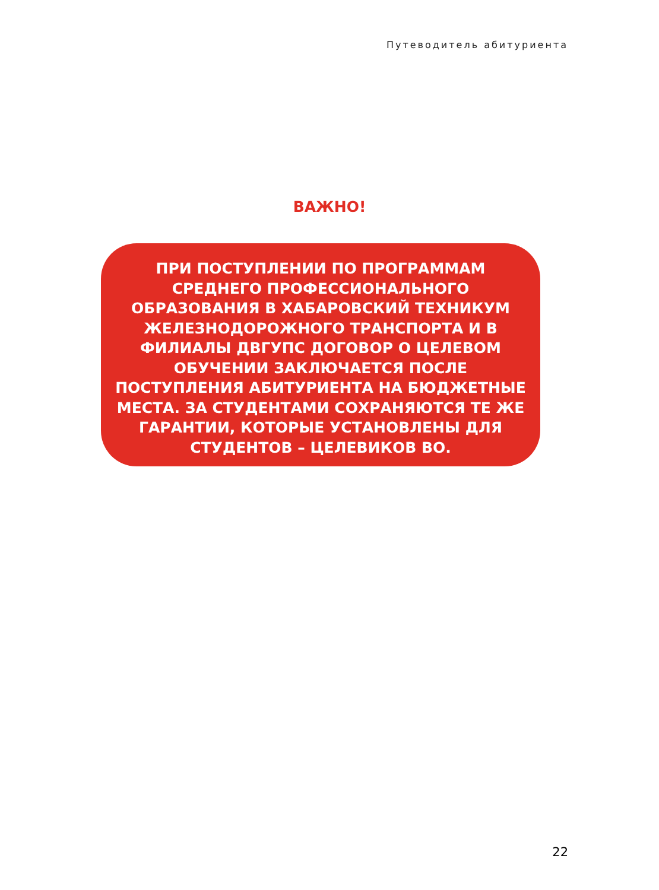Путеводитель абитуриента
ВАЖНО!
ПРИ ПОСТУПЛЕНИИ ПО ПРОГРАММАМ
СРЕДНЕГО ПРОФЕССИОНАЛЬНОГО
ОБРАЗОВАНИЯ В ХАБАРОВСКИЙ ТЕХНИКУМ
ЖЕЛЕЗНОДОРОЖНОГО ТРАНСПОРТА И В
ФИЛИАЛЫ ДВГУПС ДОГОВОР О ЦЕЛЕВОМ
ОБУЧЕНИИ ЗАКЛЮЧАЕТСЯ ПОСЛЕ
ПОСТУПЛЕНИЯ АБИТУРИЕНТА НА БЮДЖЕТНЫЕ
МЕСТА. ЗА СТУДЕНТАМИ СОХРАНЯЮТСЯ ТЕ ЖЕ
ГАРАНТИИ, КОТОРЫЕ УСТАНОВЛЕНЫ ДЛЯ
СТУДЕНТОВ – ЦЕЛЕВИКОВ ВО.
22